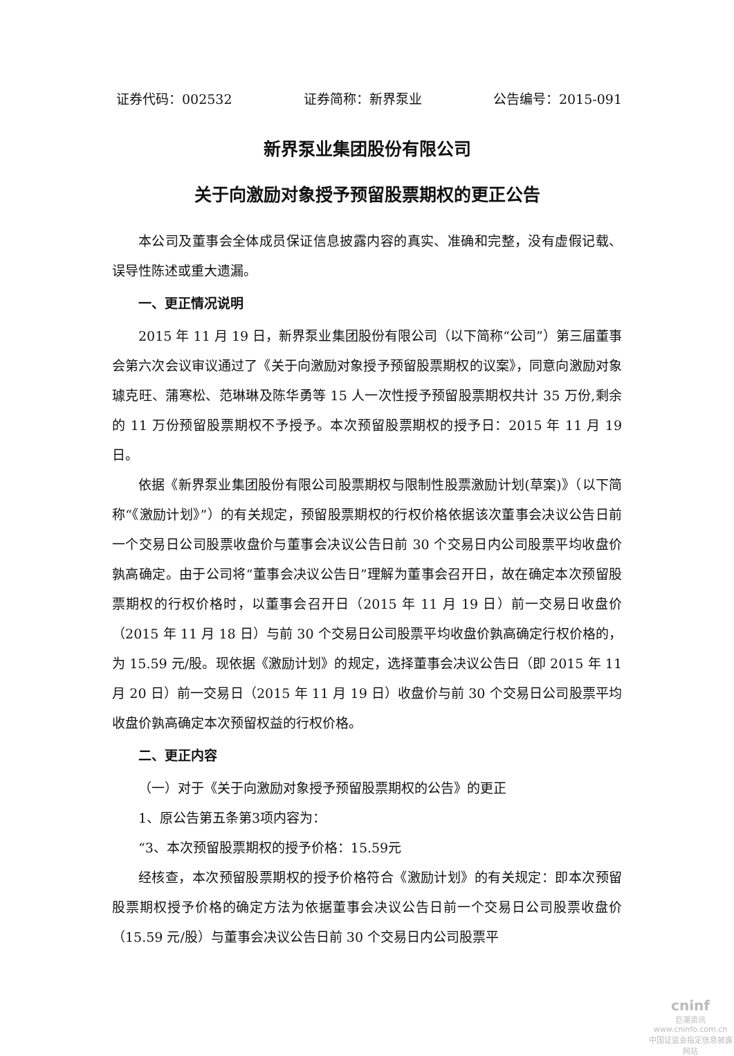证券代码：002532 证券简称：新界泵业 公告编号：2015-091
新界泵业集团股份有限公司
关于向激励对象授予预留股票期权的更正公告
本公司及董事会全体成员保证信息披露内容的真实、准确和完整，没有虚假记载、误导性陈述或重大遗漏。
一、更正情况说明
2015 年 11 月 19 日，新界泵业集团股份有限公司（以下简称“公司”）第三届董事会第六次会议审议通过了《关于向激励对象授予预留股票期权的议案》，同意向激励对象璩克旺、蒲寒松、范琳琳及陈华勇等 15 人一次性授予预留股票期权共计 35 万份,剩余的 11 万份预留股票期权不予授予。本次预留股票期权的授予日：2015 年 11 月 19 日。
依据《新界泵业集团股份有限公司股票期权与限制性股票激励计划(草案)》（以下简称“《激励计划》”）的有关规定，预留股票期权的行权价格依据该次董事会决议公告日前一个交易日公司股票收盘价与董事会决议公告日前 30 个交易日内公司股票平均收盘价孰高确定。由于公司将“董事会决议公告日”理解为董事会召开日，故在确定本次预留股票期权的行权价格时，以董事会召开日（2015 年 11 月 19 日）前一交易日收盘价（2015 年 11 月 18 日）与前 30 个交易日公司股票平均收盘价孰高确定行权价格的，为 15.59 元/股。现依据《激励计划》的规定，选择董事会决议公告日（即 2015 年 11 月 20 日）前一交易日（2015 年 11 月 19 日）收盘价与前 30 个交易日公司股票平均收盘价孰高确定本次预留权益的行权价格。
二、更正内容
（一）对于《关于向激励对象授予预留股票期权的公告》的更正
1、原公告第五条第3项内容为：
“3、本次预留股票期权的授予价格：15.59元
经核查，本次预留股票期权的授予价格符合《激励计划》的有关规定：即本次预留股票期权授予价格的确定方法为依据董事会决议公告日前一个交易日公司股票收盘价（15.59 元/股）与董事会决议公告日前 30 个交易日内公司股票平
cninf
巨潮资讯
www.cninfo.com.cn
中国证监会指定信息披露网站